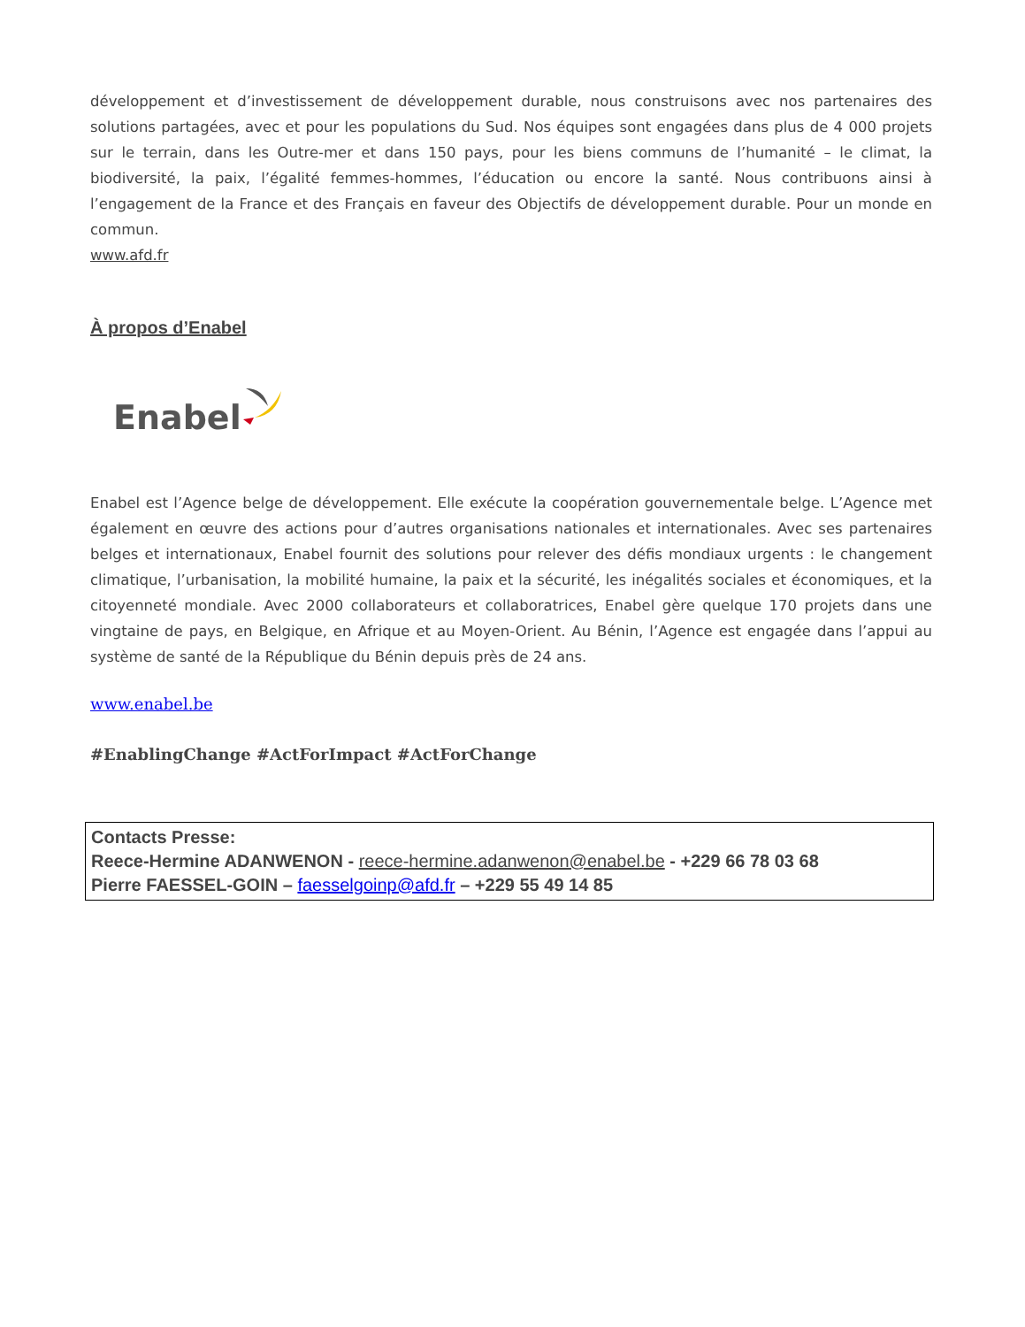développement et d’investissement de développement durable, nous construisons avec nos partenaires des solutions partagées, avec et pour les populations du Sud. Nos équipes sont engagées dans plus de 4 000 projets sur le terrain, dans les Outre-mer et dans 150 pays, pour les biens communs de l’humanité – le climat, la biodiversité, la paix, l’égalité femmes-hommes, l’éducation ou encore la santé. Nous contribuons ainsi à l’engagement de la France et des Français en faveur des Objectifs de développement durable. Pour un monde en commun.
www.afd.fr
À propos d’Enabel
Enabel
Enabel est l’Agence belge de développement. Elle exécute la coopération gouvernementale belge. L’Agence met également en œuvre des actions pour d’autres organisations nationales et internationales. Avec ses partenaires belges et internationaux, Enabel fournit des solutions pour relever des défis mondiaux urgents : le changement climatique, l’urbanisation, la mobilité humaine, la paix et la sécurité, les inégalités sociales et économiques, et la citoyenneté mondiale. Avec 2000 collaborateurs et collaboratrices, Enabel gère quelque 170 projets dans une vingtaine de pays, en Belgique, en Afrique et au Moyen-Orient. Au Bénin, l’Agence est engagée dans l’appui au système de santé de la République du Bénin depuis près de 24 ans.
www.enabel.be
#EnablingChange #ActForImpact #ActForChange
Contacts Presse:
Reece-Hermine ADANWENON - reece-hermine.adanwenon@enabel.be - +229 66 78 03 68
Pierre FAESSEL-GOIN – faesselgoinp@afd.fr – +229 55 49 14 85